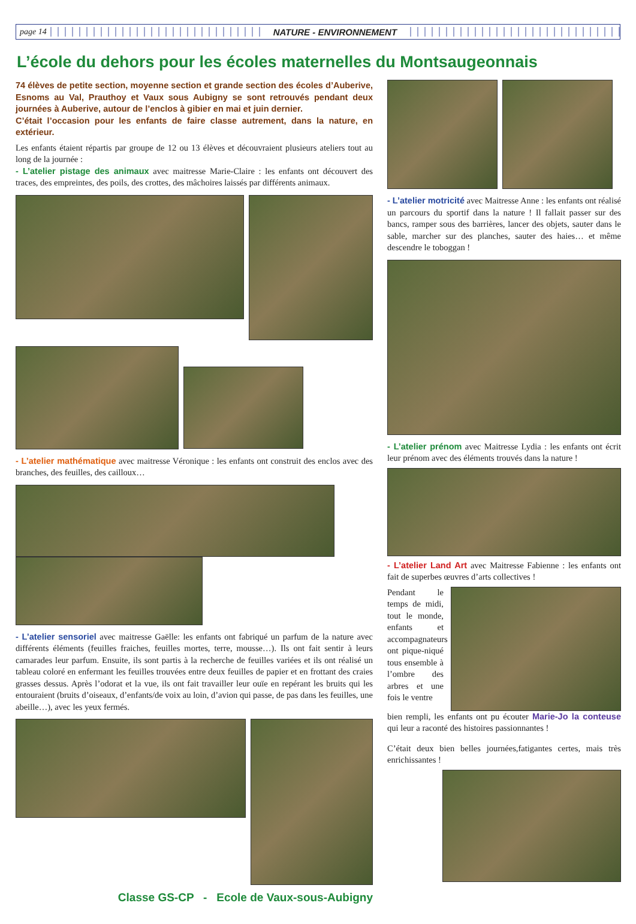page 14 NATURE - ENVIRONNEMENT
L’école du dehors pour les écoles maternelles du Montsaugeonnais
74 élèves de petite section, moyenne section et grande section des écoles d’Auberive, Esnoms au Val, Prauthoy et Vaux sous Aubigny se sont retrouvés pendant deux journées à Auberive, autour de l’enclos à gibier en mai et juin dernier.
C’était l’occasion pour les enfants de faire classe autrement, dans la nature, en extérieur.
Les enfants étaient répartis par groupe de 12 ou 13 élèves et découvraient plusieurs ateliers tout au long de la journée :
- L’atelier pistage des animaux avec maitresse Marie-Claire : les enfants ont découvert des traces, des empreintes, des poils, des crottes, des mâchoires laissés par différents animaux.
- L’atelier mathématique avec maitresse Véronique : les enfants ont construit des enclos avec des branches, des feuilles, des cailloux…
- L’atelier sensoriel avec maitresse Gaëlle: les enfants ont fabriqué un parfum de la nature avec différents éléments (feuilles fraiches, feuilles mortes, terre, mousse…). Ils ont fait sentir à leurs camarades leur parfum. Ensuite, ils sont partis à la recherche de feuilles variées et ils ont réalisé un tableau coloré en enfermant les feuilles trouvées entre deux feuilles de papier et en frottant des craies grasses dessus. Après l’odorat et la vue, ils ont fait travailler leur ouïe en repérant les bruits qui les entouraient (bruits d’oiseaux, d’enfants/de voix au loin, d’avion qui passe, de pas dans les feuilles, une abeille…), avec les yeux fermés.
Classe GS-CP - Ecole de Vaux-sous-Aubigny
- L’atelier motricité avec Maitresse Anne : les enfants ont réalisé un parcours du sportif dans la nature ! Il fallait passer sur des bancs, ramper sous des barrières, lancer des objets, sauter dans le sable, marcher sur des planches, sauter des haies… et même descendre le toboggan !
- L’atelier prénom avec Maitresse Lydia : les enfants ont écrit leur prénom avec des éléments trouvés dans la nature !
- L’atelier Land Art avec Maitresse Fabienne : les enfants ont fait de superbes œuvres d’arts collectives !
Pendant le temps de midi, tout le monde, enfants et accompagnateurs ont pique-niqué tous ensemble à l’ombre des arbres et une fois le ventre
bien rempli, les enfants ont pu écouter Marie-Jo la conteuse qui leur a raconté des histoires passionnantes !
C’était deux bien belles journées,fatigantes certes, mais très enrichissantes !